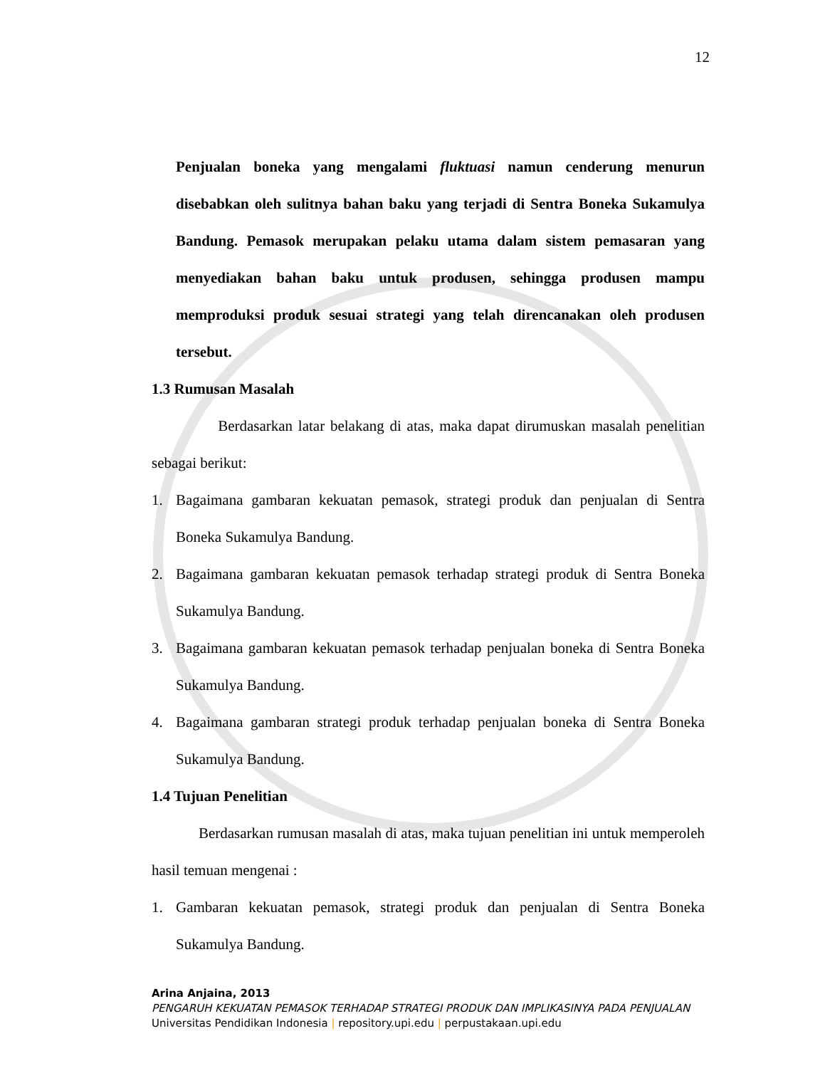12
Penjualan boneka yang mengalami fluktuasi namun cenderung menurun disebabkan oleh sulitnya bahan baku yang terjadi di Sentra Boneka Sukamulya Bandung. Pemasok merupakan pelaku utama dalam sistem pemasaran yang menyediakan bahan baku untuk produsen, sehingga produsen mampu memproduksi produk sesuai strategi yang telah direncanakan oleh produsen tersebut.
1.3 Rumusan Masalah
Berdasarkan latar belakang di atas, maka dapat dirumuskan masalah penelitian sebagai berikut:
1. Bagaimana gambaran kekuatan pemasok, strategi produk dan penjualan di Sentra Boneka Sukamulya Bandung.
2. Bagaimana gambaran kekuatan pemasok terhadap strategi produk di Sentra Boneka Sukamulya Bandung.
3. Bagaimana gambaran kekuatan pemasok terhadap penjualan boneka di Sentra Boneka Sukamulya Bandung.
4. Bagaimana gambaran strategi produk terhadap penjualan boneka di Sentra Boneka Sukamulya Bandung.
1.4 Tujuan Penelitian
Berdasarkan rumusan masalah di atas, maka tujuan penelitian ini untuk memperoleh hasil temuan mengenai :
1. Gambaran kekuatan pemasok, strategi produk dan penjualan di Sentra Boneka Sukamulya Bandung.
Arina Anjaina, 2013
PENGARUH KEKUATAN PEMASOK TERHADAP STRATEGI PRODUK DAN IMPLIKASINYA PADA PENJUALAN
Universitas Pendidikan Indonesia | repository.upi.edu | perpustakaan.upi.edu